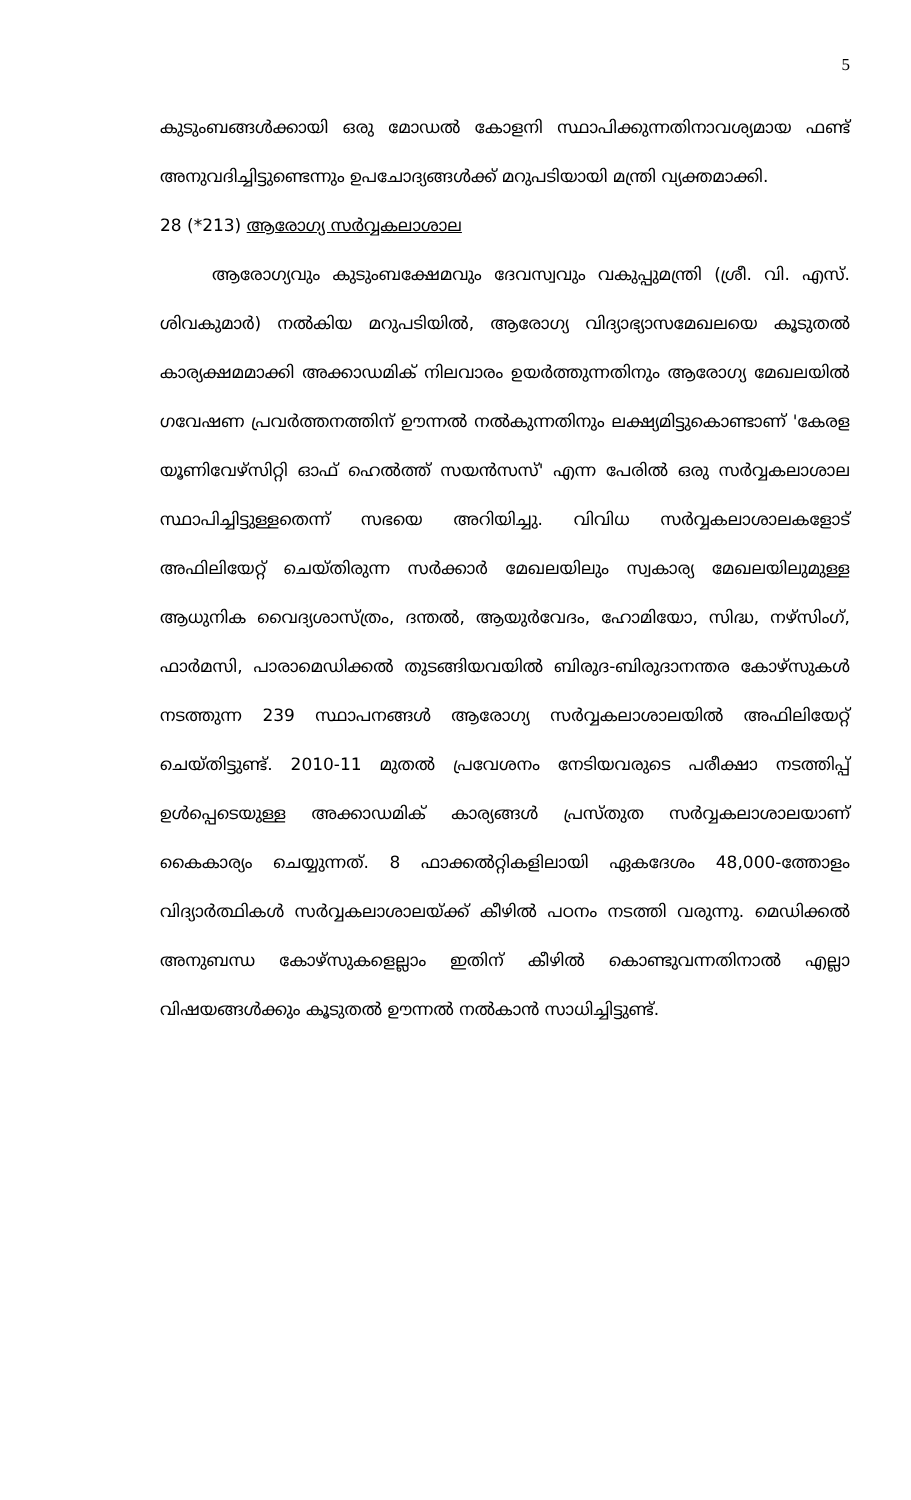5
കുടുംബങ്ങൾക്കായി ഒരു മോഡൽ കോളനി സ്ഥാപിക്കുന്നതിനാവശ്യമായ ഫണ്ട് അനുവദിച്ചിട്ടുണ്ടെന്നും ഉപചോദ്യങ്ങൾക്ക് മറുപടിയായി മന്ത്രി വ്യക്തമാക്കി.
28 (*213) ആരോഗ്യ സർവ്വകലാശാല
ആരോഗ്യവും കുടുംബക്ഷേമവും ദേവസ്വവും വകുപ്പുമന്ത്രി (ശ്രീ. വി. എസ്. ശിവകുമാർ) നൽകിയ മറുപടിയിൽ, ആരോഗ്യ വിദ്യാഭ്യാസമേഖലയെ കൂടുതൽ കാര്യക്ഷമമാക്കി അക്കാഡമിക് നിലവാരം ഉയർത്തുന്നതിനും ആരോഗ്യ മേഖലയിൽ ഗവേഷണ പ്രവർത്തനത്തിന് ഊന്നൽ നൽകുന്നതിനും ലക്ഷ്യമിട്ടുകൊണ്ടാണ് 'കേരള യൂണിവേഴ്സിറ്റി ഓഫ് ഹെൽത്ത് സയൻസസ്' എന്ന പേരിൽ ഒരു സർവ്വകലാശാല സ്ഥാപിച്ചിട്ടുള്ളതെന്ന് സഭയെ അറിയിച്ചു. വിവിധ സർവ്വകലാശാലകളോട് അഫിലിയേറ്റ് ചെയ്തിരുന്ന സർക്കാർ മേഖലയിലും സ്വകാര്യ മേഖലയിലുമുള്ള ആധുനിക വൈദ്യശാസ്ത്രം, ദന്തൽ, ആയുർവേദം, ഹോമിയോ, സിദ്ധ, നഴ്സിംഗ്, ഫാർമസി, പാരാമെഡിക്കൽ തുടങ്ങിയവയിൽ ബിരുദ-ബിരുദാനന്തര കോഴ്സുകൾ നടത്തുന്ന 239 സ്ഥാപനങ്ങൾ ആരോഗ്യ സർവ്വകലാശാലയിൽ അഫിലിയേറ്റ് ചെയ്തിട്ടുണ്ട്. 2010-11 മുതൽ പ്രവേശനം നേടിയവരുടെ പരീക്ഷാ നടത്തിപ്പ് ഉൾപ്പെടെയുള്ള അക്കാഡമിക് കാര്യങ്ങൾ പ്രസ്തുത സർവ്വകലാശാലയാണ് കൈകാര്യം ചെയ്യുന്നത്. 8 ഫാക്കൽറ്റികളിലായി ഏകദേശം 48,000-ത്തോളം വിദ്യാർത്ഥികൾ സർവ്വകലാശാലയ്ക്ക് കീഴിൽ പഠനം നടത്തി വരുന്നു. മെഡിക്കൽ അനുബന്ധ കോഴ്സുകളെല്ലാം ഇതിന് കീഴിൽ കൊണ്ടുവന്നതിനാൽ എല്ലാ വിഷയങ്ങൾക്കും കൂടുതൽ ഊന്നൽ നൽകാൻ സാധിച്ചിട്ടുണ്ട്.